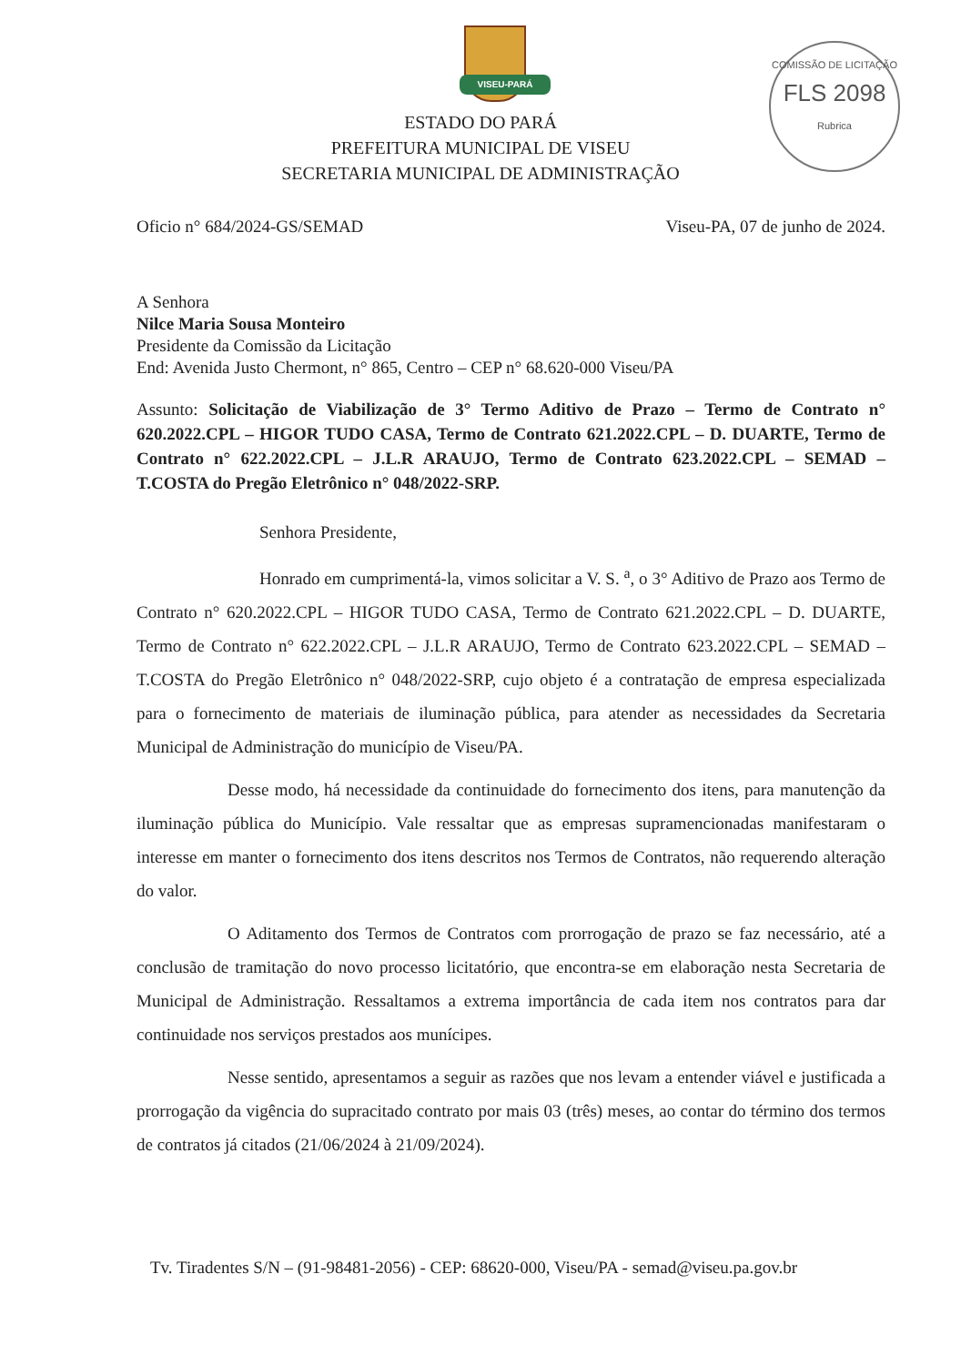VISEU-PARÁ
COMISSÃO DE LICITAÇÃO
FLS 2098
Rubrica
ESTADO DO PARÁ
PREFEITURA MUNICIPAL DE VISEU
SECRETARIA MUNICIPAL DE ADMINISTRAÇÃO
Oficio n° 684/2024-GS/SEMAD Viseu-PA, 07 de junho de 2024.
A Senhora
Nilce Maria Sousa Monteiro
Presidente da Comissão da Licitação
End: Avenida Justo Chermont, n° 865, Centro – CEP n° 68.620-000 Viseu/PA
Assunto: Solicitação de Viabilização de 3° Termo Aditivo de Prazo – Termo de Contrato n° 620.2022.CPL – HIGOR TUDO CASA, Termo de Contrato 621.2022.CPL – D. DUARTE, Termo de Contrato n° 622.2022.CPL – J.L.R ARAUJO, Termo de Contrato 623.2022.CPL – SEMAD – T.COSTA do Pregão Eletrônico n° 048/2022-SRP.
Senhora Presidente,
Honrado em cumprimentá-la, vimos solicitar a V. S. <sup>a</sup>, o 3° Aditivo de Prazo aos Termo de Contrato n° 620.2022.CPL – HIGOR TUDO CASA, Termo de Contrato 621.2022.CPL – D. DUARTE, Termo de Contrato n° 622.2022.CPL – J.L.R ARAUJO, Termo de Contrato 623.2022.CPL – SEMAD – T.COSTA do Pregão Eletrônico n° 048/2022-SRP, cujo objeto é a contratação de empresa especializada para o fornecimento de materiais de iluminação pública, para atender as necessidades da Secretaria Municipal de Administração do município de Viseu/PA.
Desse modo, há necessidade da continuidade do fornecimento dos itens, para manutenção da iluminação pública do Município. Vale ressaltar que as empresas supramencionadas manifestaram o interesse em manter o fornecimento dos itens descritos nos Termos de Contratos, não requerendo alteração do valor.
O Aditamento dos Termos de Contratos com prorrogação de prazo se faz necessário, até a conclusão de tramitação do novo processo licitatório, que encontra-se em elaboração nesta Secretaria de Municipal de Administração. Ressaltamos a extrema importância de cada item nos contratos para dar continuidade nos serviços prestados aos munícipes.
Nesse sentido, apresentamos a seguir as razões que nos levam a entender viável e justificada a prorrogação da vigência do supracitado contrato por mais 03 (três) meses, ao contar do término dos termos de contratos já citados (21/06/2024 à 21/09/2024).
Tv. Tiradentes S/N – (91-98481-2056) - CEP: 68620-000, Viseu/PA - semad@viseu.pa.gov.br